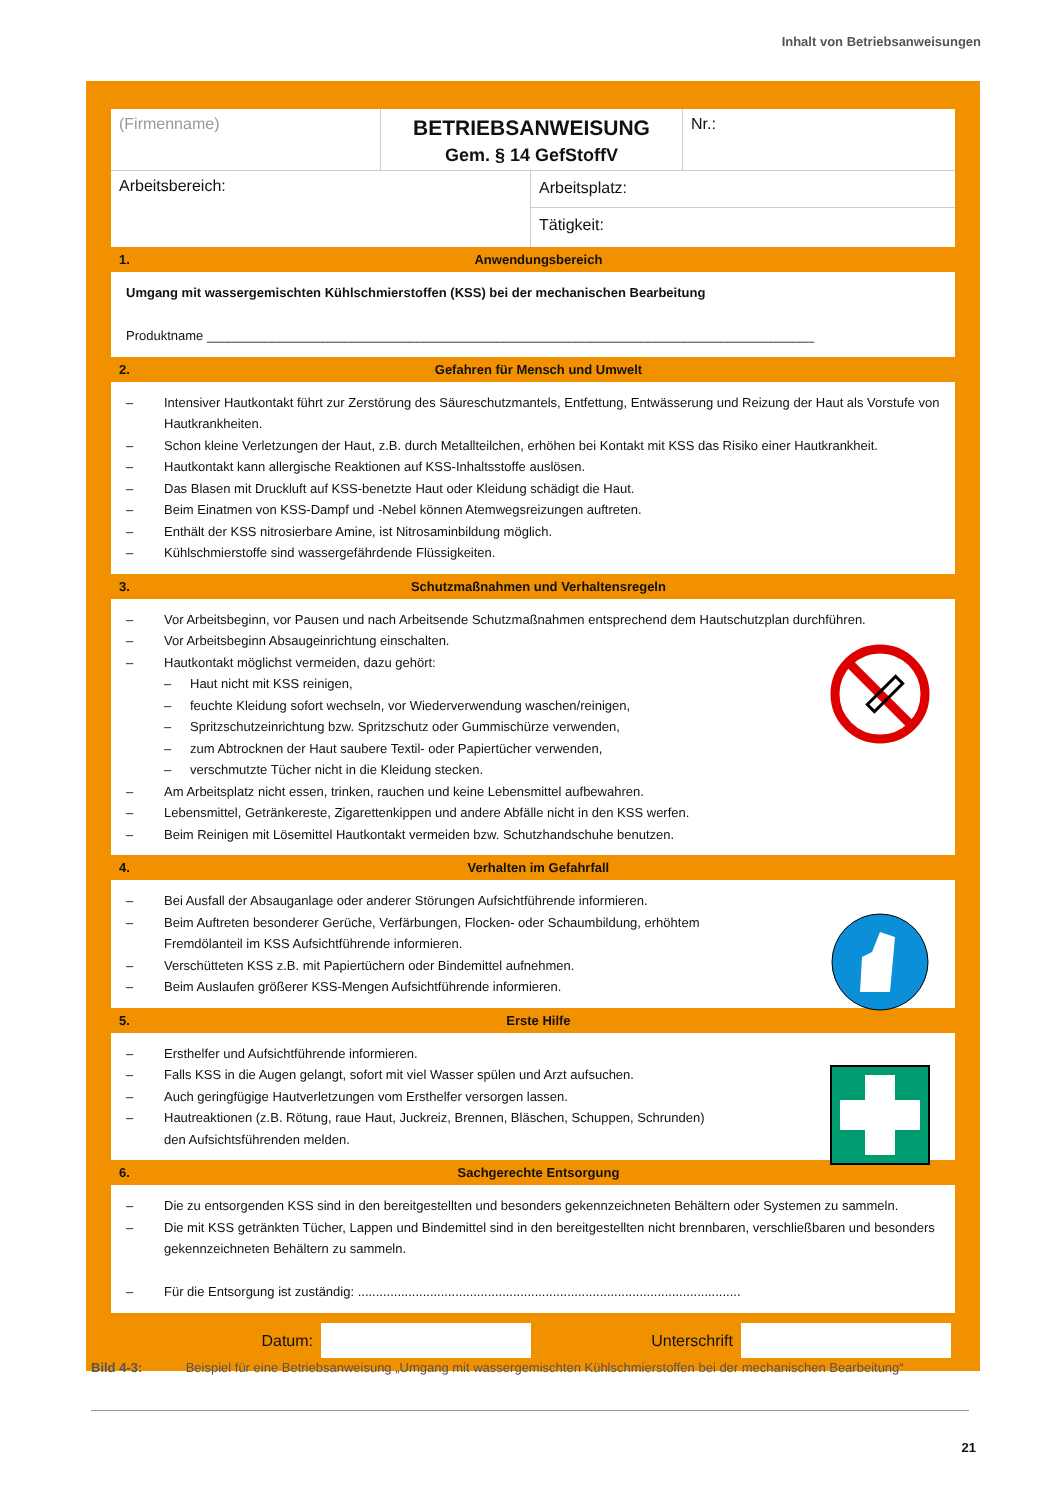Inhalt von Betriebsanweisungen
(Firmenname)
BETRIEBSANWEISUNG
Gem. § 14 GefStoffV
Nr.:
Arbeitsbereich:
Arbeitsplatz:
Tätigkeit:
1. Anwendungsbereich
Umgang mit wassergemischten Kühlschmierstoffen (KSS) bei der mechanischen Bearbeitung
Produktname ____________________________________________________________________________________
2. Gefahren für Mensch und Umwelt
– Intensiver Hautkontakt führt zur Zerstörung des Säureschutzmantels, Entfettung, Entwässerung und Reizung der Haut als Vorstufe von Hautkrankheiten.
– Schon kleine Verletzungen der Haut, z.B. durch Metallteilchen, erhöhen bei Kontakt mit KSS das Risiko einer Hautkrankheit.
– Hautkontakt kann allergische Reaktionen auf KSS-Inhaltsstoffe auslösen.
– Das Blasen mit Druckluft auf KSS-benetzte Haut oder Kleidung schädigt die Haut.
– Beim Einatmen von KSS-Dampf und -Nebel können Atemwegsreizungen auftreten.
– Enthält der KSS nitrosierbare Amine, ist Nitrosaminbildung möglich.
– Kühlschmierstoffe sind wassergefährdende Flüssigkeiten.
3. Schutzmaßnahmen und Verhaltensregeln
– Vor Arbeitsbeginn, vor Pausen und nach Arbeitsende Schutzmaßnahmen entsprechend dem Hautschutzplan durchführen.
– Vor Arbeitsbeginn Absaugeinrichtung einschalten.
– Hautkontakt möglichst vermeiden, dazu gehört:
– Haut nicht mit KSS reinigen,
– feuchte Kleidung sofort wechseln, vor Wiederverwendung waschen/reinigen,
– Spritzschutzeinrichtung bzw. Spritzschutz oder Gummischürze verwenden,
– zum Abtrocknen der Haut saubere Textil- oder Papiertücher verwenden,
– verschmutzte Tücher nicht in die Kleidung stecken.
– Am Arbeitsplatz nicht essen, trinken, rauchen und keine Lebensmittel aufbewahren.
– Lebensmittel, Getränkereste, Zigarettenkippen und andere Abfälle nicht in den KSS werfen.
– Beim Reinigen mit Lösemittel Hautkontakt vermeiden bzw. Schutzhandschuhe benutzen.
4. Verhalten im Gefahrfall
– Bei Ausfall der Absauganlage oder anderer Störungen Aufsichtführende informieren.
– Beim Auftreten besonderer Gerüche, Verfärbungen, Flocken- oder Schaumbildung, erhöhtem
Fremdölanteil im KSS Aufsichtführende informieren.
– Verschütteten KSS z.B. mit Papiertüchern oder Bindemittel aufnehmen.
– Beim Auslaufen größerer KSS-Mengen Aufsichtführende informieren.
5. Erste Hilfe
– Ersthelfer und Aufsichtführende informieren.
– Falls KSS in die Augen gelangt, sofort mit viel Wasser spülen und Arzt aufsuchen.
– Auch geringfügige Hautverletzungen vom Ersthelfer versorgen lassen.
– Hautreaktionen (z.B. Rötung, raue Haut, Juckreiz, Brennen, Bläschen, Schuppen, Schrunden)
den Aufsichtsführenden melden.
6. Sachgerechte Entsorgung
– Die zu entsorgenden KSS sind in den bereitgestellten und besonders gekennzeichneten Behältern oder Systemen zu sammeln.
– Die mit KSS getränkten Tücher, Lappen und Bindemittel sind in den bereitgestellten nicht brennbaren, verschließbaren und besonders gekennzeichneten Behältern zu sammeln.
– Für die Entsorgung ist zuständig: ..........................................................................................................
Datum: Unterschrift
Bild 4-3: Beispiel für eine Betriebsanweisung „Umgang mit wassergemischten Kühlschmierstoffen bei der mechanischen Bearbeitung“
21